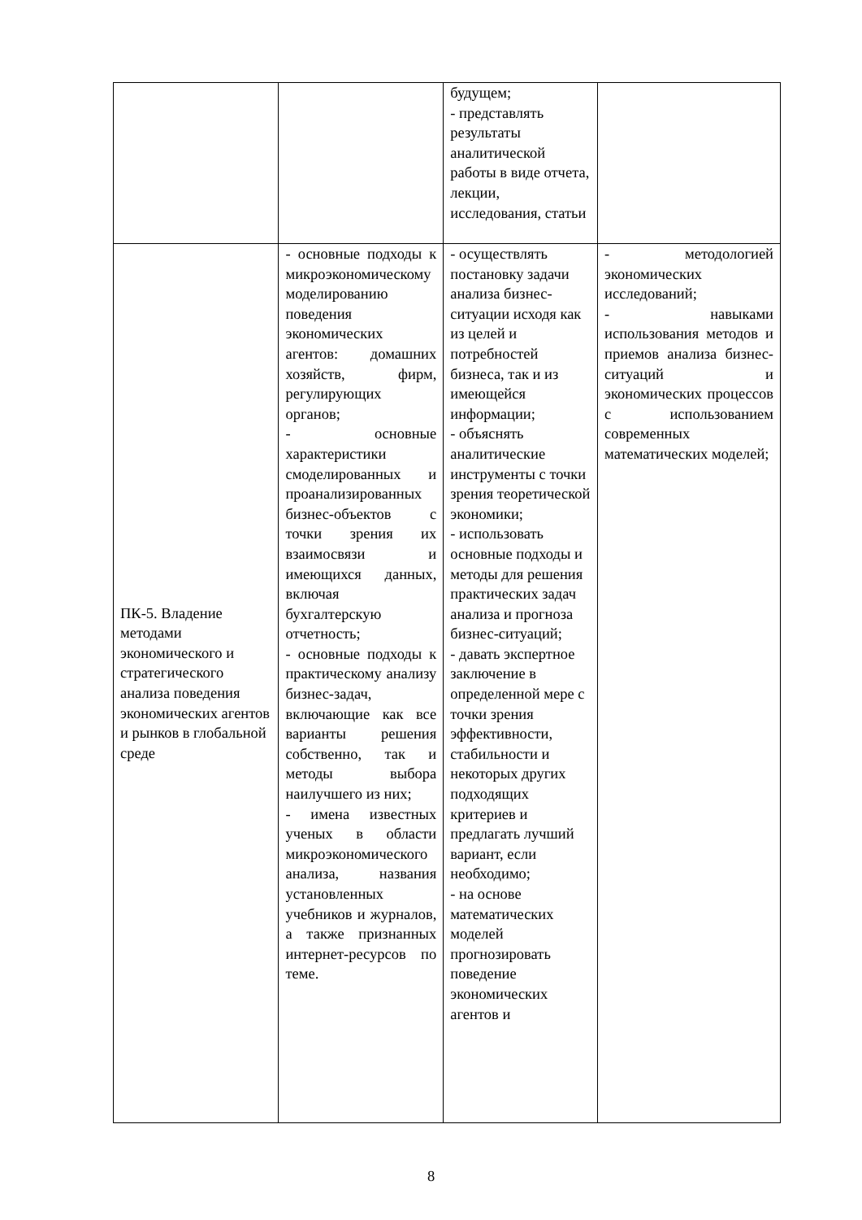| | | будущем; - представлять результаты аналитической работы в виде отчета, лекции, исследования, статьи | |
| ПК-5. Владение методами экономического и стратегического анализа поведения экономических агентов и рынков в глобальной среде | - основные подходы к микроэкономическому моделированию поведения экономических агентов: домашних хозяйств, фирм, регулирующих органов; - основные характеристики смоделированных и проанализированных бизнес-объектов с точки зрения их взаимосвязи и имеющихся данных, включая бухгалтерскую отчетность; - основные подходы к практическому анализу бизнес-задач, включающие как все варианты решения собственно, так и методы выбора наилучшего из них; - имена известных ученых в области микроэкономического анализа, названия установленных учебников и журналов, а также признанных интернет-ресурсов по теме. | - осуществлять постановку задачи анализа бизнес-ситуации исходя как из целей и потребностей бизнеса, так и из имеющейся информации; - объяснять аналитические инструменты с точки зрения теоретической экономики; - использовать основные подходы и методы для решения практических задач анализа и прогноза бизнес-ситуаций; - давать экспертное заключение в определенной мере с точки зрения эффективности, стабильности и некоторых других подходящих критериев и предлагать лучший вариант, если необходимо; - на основе математических моделей прогнозировать поведение экономических агентов и | - методологией экономических исследований; - навыками использования методов и приемов анализа бизнес-ситуаций и экономических процессов с использованием современных математических моделей; |
8